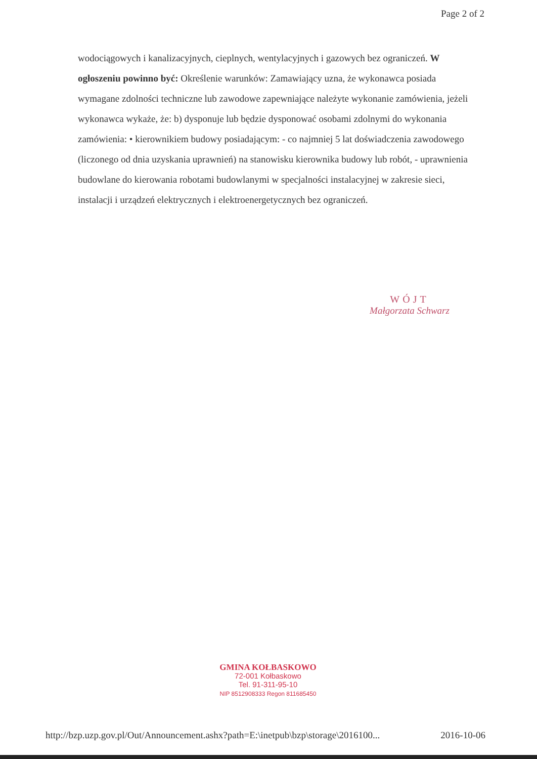Page 2 of 2
wodociągowych i kanalizacyjnych, cieplnych, wentylacyjnych i gazowych bez ograniczeń. W ogłoszeniu powinno być: Określenie warunków: Zamawiający uzna, że wykonawca posiada wymagane zdolności techniczne lub zawodowe zapewniające należyte wykonanie zamówienia, jeżeli wykonawca wykaże, że: b) dysponuje lub będzie dysponować osobami zdolnymi do wykonania zamówienia: • kierownikiem budowy posiadającym: - co najmniej 5 lat doświadczenia zawodowego (liczonego od dnia uzyskania uprawnień) na stanowisku kierownika budowy lub robót, - uprawnienia budowlane do kierowania robotami budowlanymi w specjalności instalacyjnej w zakresie sieci, instalacji i urządzeń elektrycznych i elektroenergetycznych bez ograniczeń.
WÓJT
Małgorzata Schwarz
GMINA KOŁBASKOWO
72-001 Kołbaskowo
Tel. 91-311-95-10
NIP 8512908333 Regon 811685450
http://bzp.uzp.gov.pl/Out/Announcement.ashx?path=E:\inetpub\bzp\storage\2016100... 2016-10-06